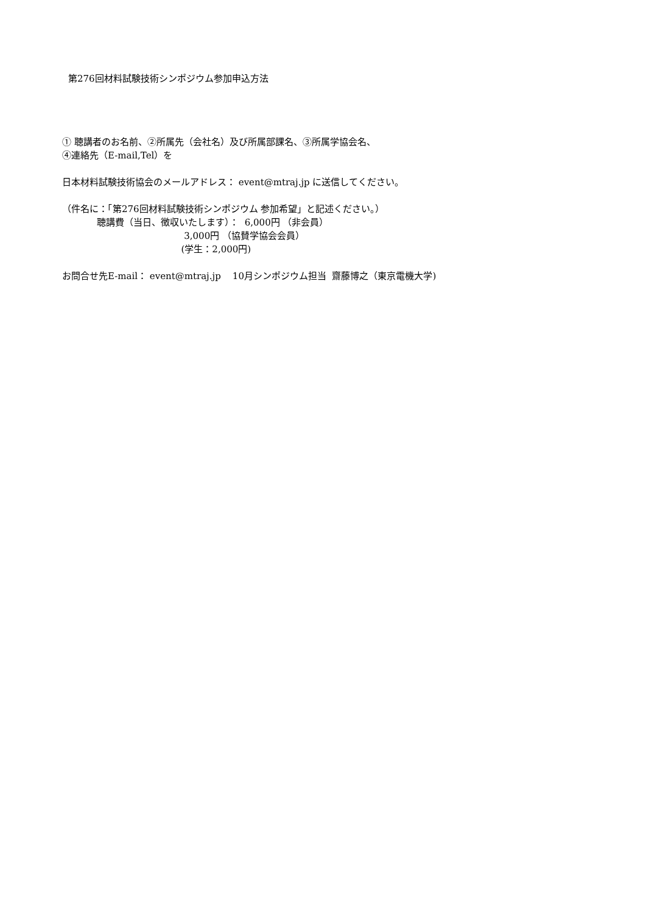第276回材料試験技術シンポジウム参加申込方法
① 聴講者のお名前、②所属先（会社名）及び所属部課名、③所属学協会名、
④連絡先（E-mail,Tel）を
日本材料試験技術協会のメールアドレス： event@mtraj.jp に送信してください。
（件名に：「第276回材料試験技術シンポジウム 参加希望」と記述ください。）
聴講費（当日、徴収いたします）： 6,000円 （非会員）
3,000円 （協賛学協会会員）
(学生：2,000円)
お問合せ先E-mail： event@mtraj.jp 10月シンポジウム担当 齋藤博之（東京電機大学)